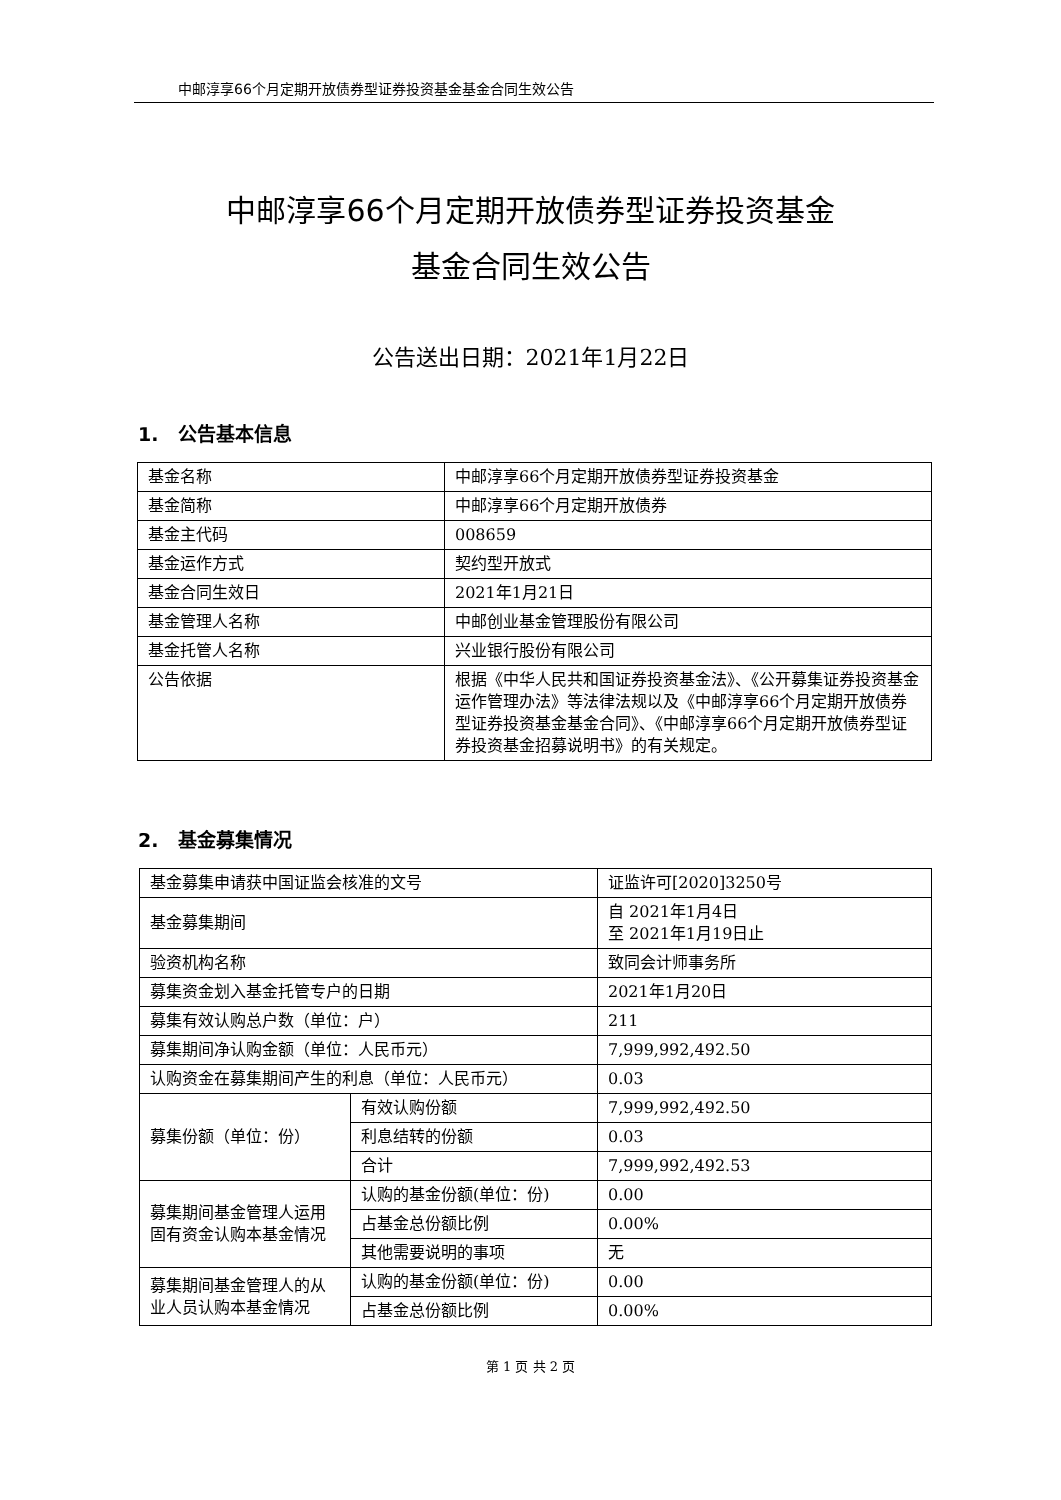中邮淳享66个月定期开放债券型证券投资基金基金合同生效公告
中邮淳享66个月定期开放债券型证券投资基金
基金合同生效公告
公告送出日期：2021年1月22日
1. 公告基本信息
| 基金名称 | 中邮淳享66个月定期开放债券型证券投资基金 |
| 基金简称 | 中邮淳享66个月定期开放债券 |
| 基金主代码 | 008659 |
| 基金运作方式 | 契约型开放式 |
| 基金合同生效日 | 2021年1月21日 |
| 基金管理人名称 | 中邮创业基金管理股份有限公司 |
| 基金托管人名称 | 兴业银行股份有限公司 |
| 公告依据 | 根据《中华人民共和国证券投资基金法》、《公开募集证券投资基金运作管理办法》等法律法规以及《中邮淳享66个月定期开放债券型证券投资基金基金合同》、《中邮淳享66个月定期开放债券型证券投资基金招募说明书》的有关规定。 |
2. 基金募集情况
| 基金募集申请获中国证监会核准的文号 | | 证监许可[2020]3250号 |
| 基金募集期间 | | 自 2021年1月4日 至 2021年1月19日止 |
| 验资机构名称 | | 致同会计师事务所 |
| 募集资金划入基金托管专户的日期 | | 2021年1月20日 |
| 募集有效认购总户数（单位：户） | | 211 |
| 募集期间净认购金额（单位：人民币元） | | 7,999,992,492.50 |
| 认购资金在募集期间产生的利息（单位：人民币元） | | 0.03 |
| 募集份额（单位：份） | 有效认购份额 | 7,999,992,492.50 |
| | 利息结转的份额 | 0.03 |
| | 合计 | 7,999,992,492.53 |
| 募集期间基金管理人运用固有资金认购本基金情况 | 认购的基金份额(单位：份) | 0.00 |
| | 占基金总份额比例 | 0.00% |
| | 其他需要说明的事项 | 无 |
| 募集期间基金管理人的从业人员认购本基金情况 | 认购的基金份额(单位：份) | 0.00 |
| | 占基金总份额比例 | 0.00% |
第 1 页 共 2 页